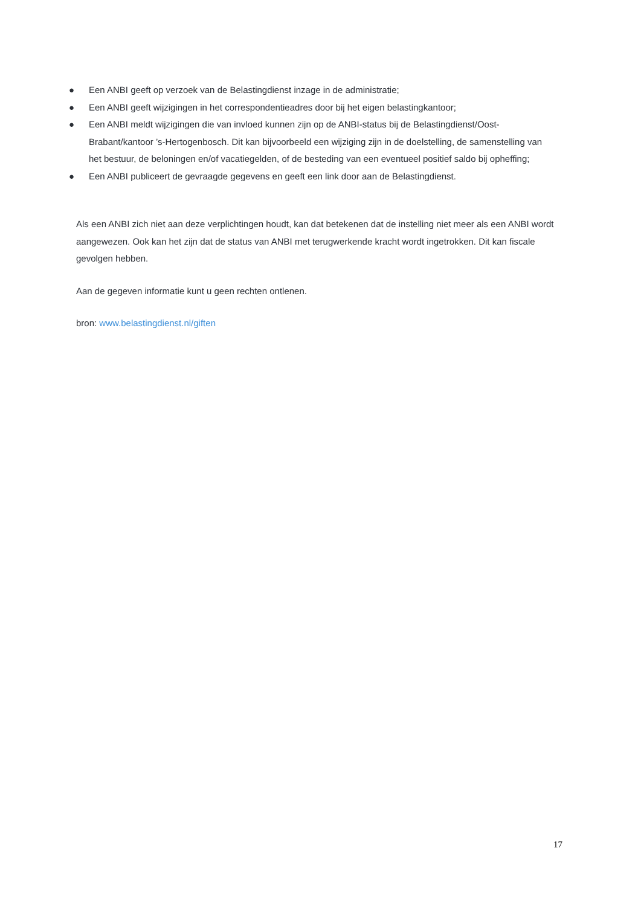● Een ANBI geeft op verzoek van de Belastingdienst inzage in de administratie;
● Een ANBI geeft wijzigingen in het correspondentieadres door bij het eigen belastingkantoor;
● Een ANBI meldt wijzigingen die van invloed kunnen zijn op de ANBI-status bij de Belastingdienst/Oost-Brabant/kantoor ’s-Hertogenbosch. Dit kan bijvoorbeeld een wijziging zijn in de doelstelling, de samenstelling van het bestuur, de beloningen en/of vacatiegelden, of de besteding van een eventueel positief saldo bij opheffing;
● Een ANBI publiceert de gevraagde gegevens en geeft een link door aan de Belastingdienst.
Als een ANBI zich niet aan deze verplichtingen houdt, kan dat betekenen dat de instelling niet meer als een ANBI wordt aangewezen. Ook kan het zijn dat de status van ANBI met terugwerkende kracht wordt ingetrokken. Dit kan fiscale gevolgen hebben.
Aan de gegeven informatie kunt u geen rechten ontlenen.
bron: www.belastingdienst.nl/giften
17